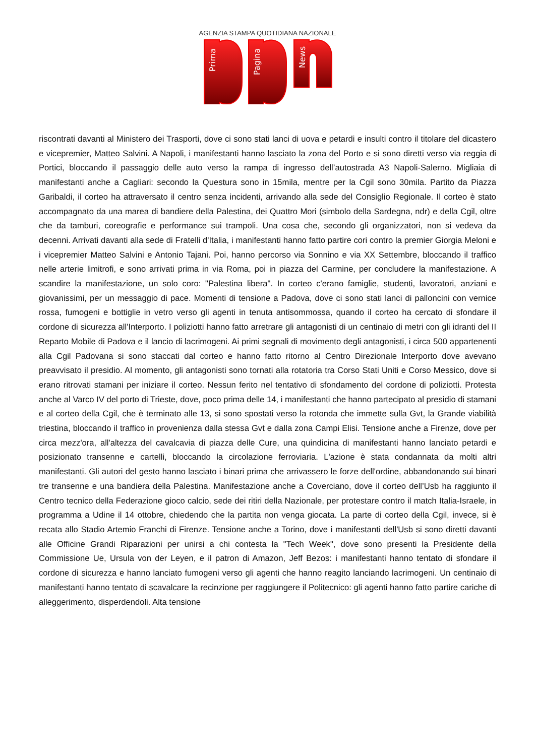AGENZIA STAMPA QUOTIDIANA NAZIONALE
Prima
Pagina
News
riscontrati davanti al Ministero dei Trasporti, dove ci sono stati lanci di uova e petardi e insulti contro il titolare del dicastero e vicepremier, Matteo Salvini. A Napoli, i manifestanti hanno lasciato la zona del Porto e si sono diretti verso via reggia di Portici, bloccando il passaggio delle auto verso la rampa di ingresso dell’autostrada A3 Napoli-Salerno. Migliaia di manifestanti anche a Cagliari: secondo la Questura sono in 15mila, mentre per la Cgil sono 30mila. Partito da Piazza Garibaldi, il corteo ha attraversato il centro senza incidenti, arrivando alla sede del Consiglio Regionale. Il corteo è stato accompagnato da una marea di bandiere della Palestina, dei Quattro Mori (simbolo della Sardegna, ndr) e della Cgil, oltre che da tamburi, coreografie e performance sui trampoli. Una cosa che, secondo gli organizzatori, non si vedeva da decenni. Arrivati davanti alla sede di Fratelli d'Italia, i manifestanti hanno fatto partire cori contro la premier Giorgia Meloni e i vicepremier Matteo Salvini e Antonio Tajani. Poi, hanno percorso via Sonnino e via XX Settembre, bloccando il traffico nelle arterie limitrofi, e sono arrivati prima in via Roma, poi in piazza del Carmine, per concludere la manifestazione. A scandire la manifestazione, un solo coro: "Palestina libera". In corteo c'erano famiglie, studenti, lavoratori, anziani e giovanissimi, per un messaggio di pace. Momenti di tensione a Padova, dove ci sono stati lanci di palloncini con vernice rossa, fumogeni e bottiglie in vetro verso gli agenti in tenuta antisommossa, quando il corteo ha cercato di sfondare il cordone di sicurezza all'Interporto. I poliziotti hanno fatto arretrare gli antagonisti di un centinaio di metri con gli idranti del II Reparto Mobile di Padova e il lancio di lacrimogeni. Ai primi segnali di movimento degli antagonisti, i circa 500 appartenenti alla Cgil Padovana si sono staccati dal corteo e hanno fatto ritorno al Centro Direzionale Interporto dove avevano preavvisato il presidio. Al momento, gli antagonisti sono tornati alla rotatoria tra Corso Stati Uniti e Corso Messico, dove si erano ritrovati stamani per iniziare il corteo. Nessun ferito nel tentativo di sfondamento del cordone di poliziotti. Protesta anche al Varco IV del porto di Trieste, dove, poco prima delle 14, i manifestanti che hanno partecipato al presidio di stamani e al corteo della Cgil, che è terminato alle 13, si sono spostati verso la rotonda che immette sulla Gvt, la Grande viabilità triestina, bloccando il traffico in provenienza dalla stessa Gvt e dalla zona Campi Elisi. Tensione anche a Firenze, dove per circa mezz'ora, all'altezza del cavalcavia di piazza delle Cure, una quindicina di manifestanti hanno lanciato petardi e posizionato transenne e cartelli, bloccando la circolazione ferroviaria. L'azione è stata condannata da molti altri manifestanti. Gli autori del gesto hanno lasciato i binari prima che arrivassero le forze dell'ordine, abbandonando sui binari tre transenne e una bandiera della Palestina. Manifestazione anche a Coverciano, dove il corteo dell’Usb ha raggiunto il Centro tecnico della Federazione gioco calcio, sede dei ritiri della Nazionale, per protestare contro il match Italia-Israele, in programma a Udine il 14 ottobre, chiedendo che la partita non venga giocata. La parte di corteo della Cgil, invece, si è recata allo Stadio Artemio Franchi di Firenze. Tensione anche a Torino, dove i manifestanti dell'Usb si sono diretti davanti alle Officine Grandi Riparazioni per unirsi a chi contesta la "Tech Week", dove sono presenti la Presidente della Commissione Ue, Ursula von der Leyen, e il patron di Amazon, Jeff Bezos: i manifestanti hanno tentato di sfondare il cordone di sicurezza e hanno lanciato fumogeni verso gli agenti che hanno reagito lanciando lacrimogeni. Un centinaio di manifestanti hanno tentato di scavalcare la recinzione per raggiungere il Politecnico: gli agenti hanno fatto partire cariche di alleggerimento, disperdendoli. Alta tensione